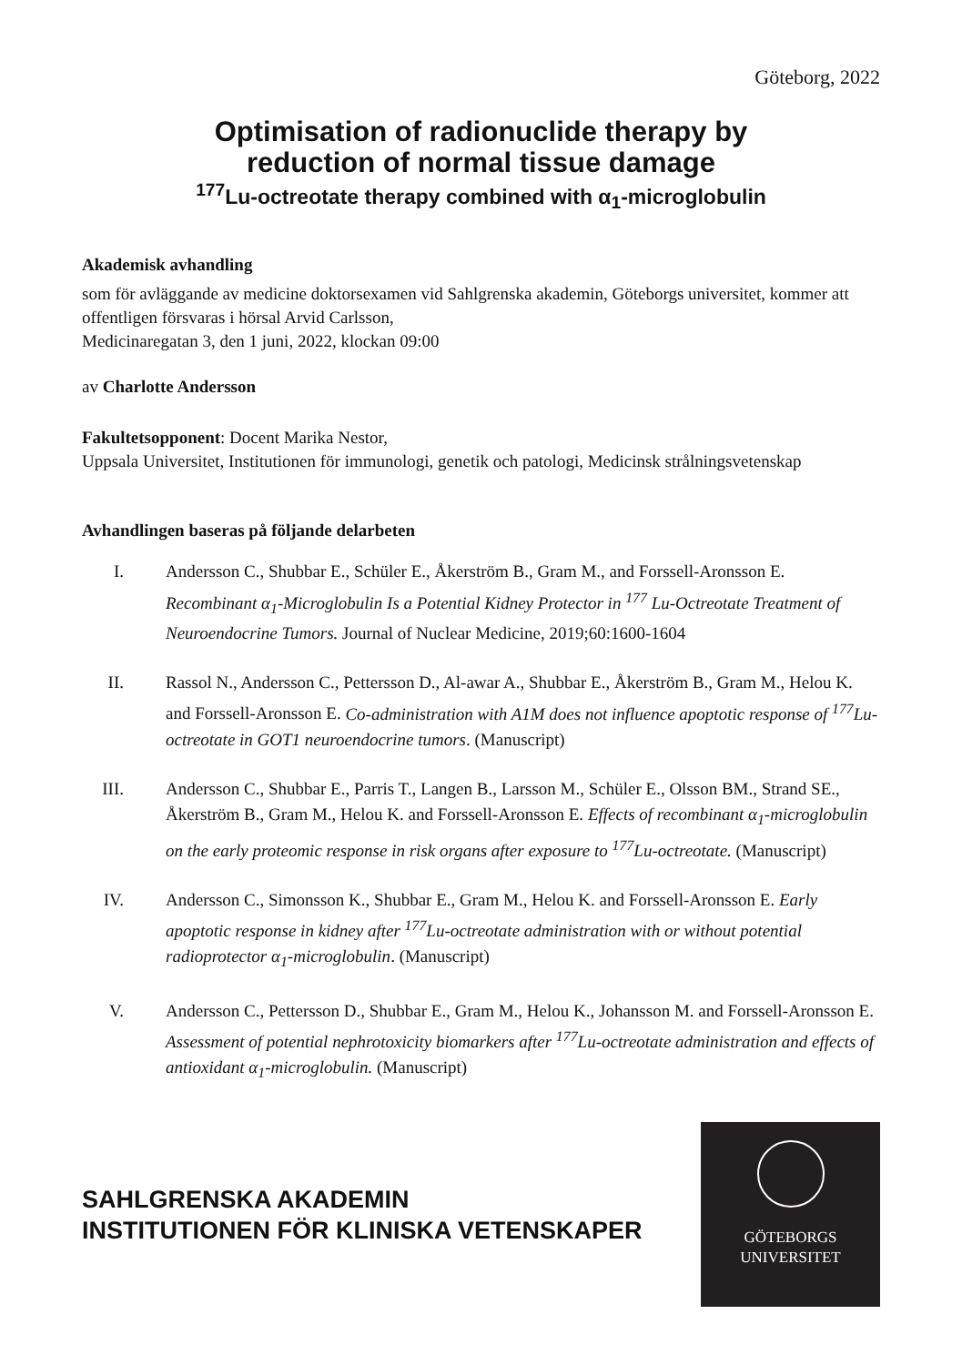Göteborg, 2022
Optimisation of radionuclide therapy by
reduction of normal tissue damage
<sup>177</sup>Lu-octreotate therapy combined with α<sub>1</sub>-microglobulin
Akademisk avhandling
som för avläggande av medicine doktorsexamen vid Sahlgrenska akademin, Göteborgs universitet, kommer att offentligen försvaras i hörsal Arvid Carlsson,
Medicinaregatan 3, den 1 juni, 2022, klockan 09:00
av Charlotte Andersson
Fakultetsopponent: Docent Marika Nestor,
Uppsala Universitet, Institutionen för immunologi, genetik och patologi, Medicinsk strålningsvetenskap
Avhandlingen baseras på följande delarbeten
I. Andersson C., Shubbar E., Schüler E., Åkerström B., Gram M., and Forssell-Aronsson E. Recombinant α<sub>1</sub>-Microglobulin Is a Potential Kidney Protector in <sup>177</sup> Lu-Octreotate Treatment of Neuroendocrine Tumors. Journal of Nuclear Medicine, 2019;60:1600-1604
II. Rassol N., Andersson C., Pettersson D., Al-awar A., Shubbar E., Åkerström B., Gram M., Helou K. and Forssell-Aronsson E. Co-administration with A1M does not influence apoptotic response of <sup>177</sup>Lu-octreotate in GOT1 neuroendocrine tumors. (Manuscript)
III. Andersson C., Shubbar E., Parris T., Langen B., Larsson M., Schüler E., Olsson BM., Strand SE., Åkerström B., Gram M., Helou K. and Forssell-Aronsson E. Effects of recombinant α<sub>1</sub>-microglobulin on the early proteomic response in risk organs after exposure to <sup>177</sup>Lu-octreotate. (Manuscript)
IV. Andersson C., Simonsson K., Shubbar E., Gram M., Helou K. and Forssell-Aronsson E. Early apoptotic response in kidney after <sup>177</sup>Lu-octreotate administration with or without potential radioprotector α<sub>1</sub>-microglobulin. (Manuscript)
V. Andersson C., Pettersson D., Shubbar E., Gram M., Helou K., Johansson M. and Forssell-Aronsson E. Assessment of potential nephrotoxicity biomarkers after <sup>177</sup>Lu-octreotate administration and effects of antioxidant α<sub>1</sub>-microglobulin. (Manuscript)
SAHLGRENSKA AKADEMIN
INSTITUTIONEN FÖR KLINISKA VETENSKAPER
GÖTEBORGS
UNIVERSITET